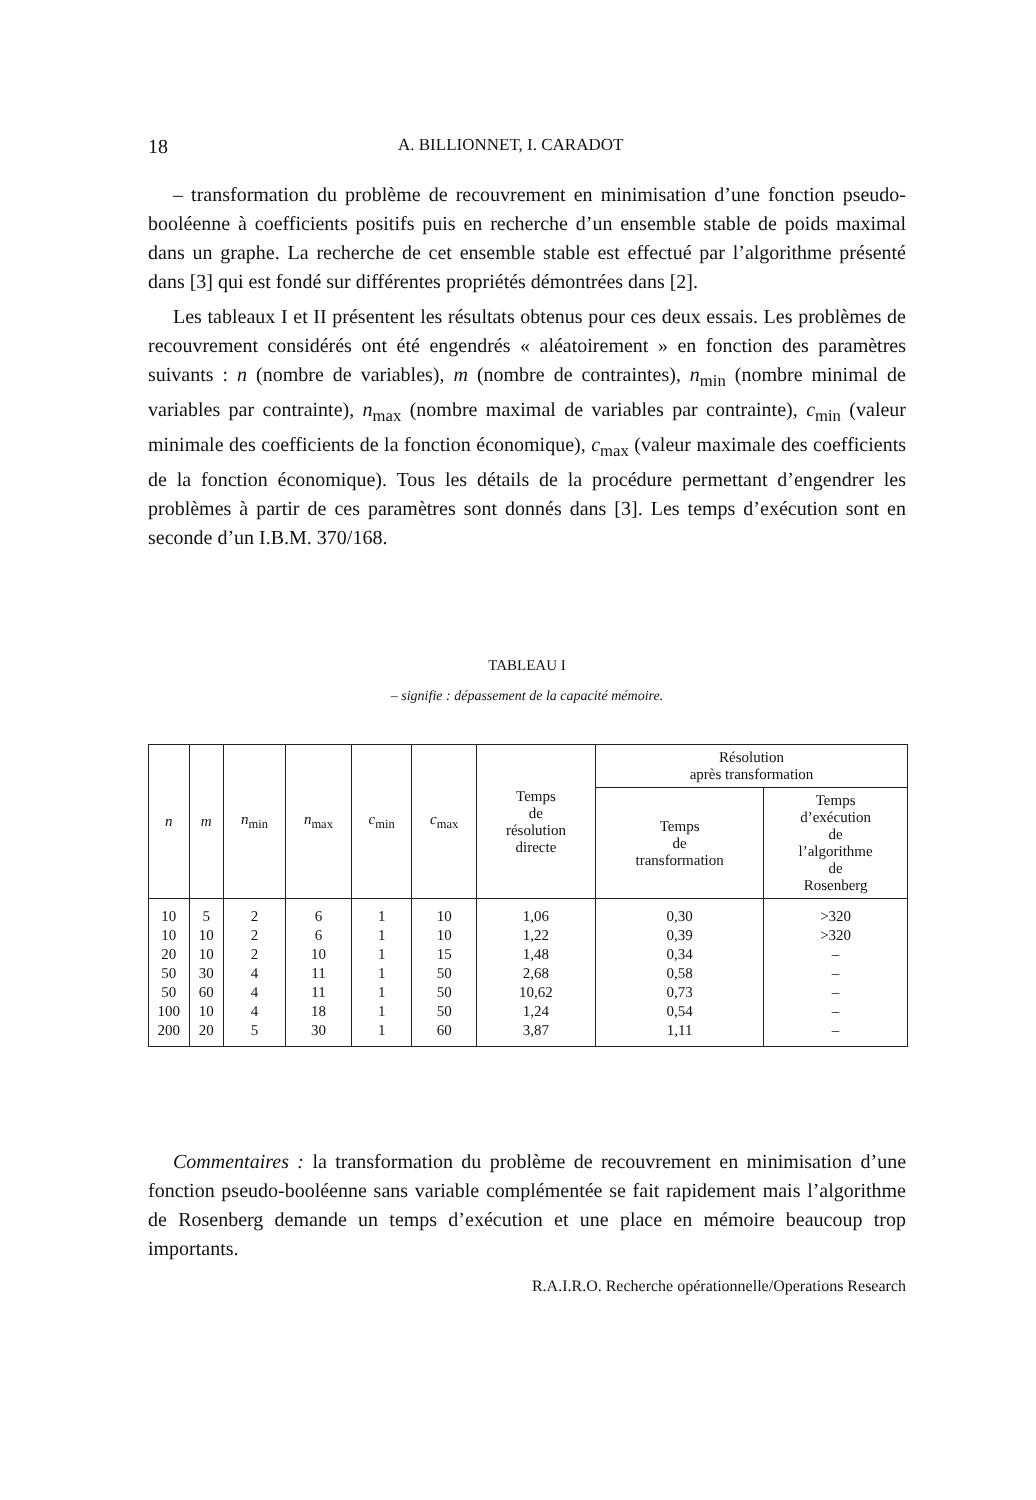18 A. BILLIONNET, I. CARADOT
– transformation du problème de recouvrement en minimisation d’une fonction pseudo-booléenne à coefficients positifs puis en recherche d’un ensemble stable de poids maximal dans un graphe. La recherche de cet ensemble stable est effectué par l’algorithme présenté dans [3] qui est fondé sur différentes propriétés démontrées dans [2].
Les tableaux I et II présentent les résultats obtenus pour ces deux essais. Les problèmes de recouvrement considérés ont été engendrés « aléatoirement » en fonction des paramètres suivants : n (nombre de variables), m (nombre de contraintes), n<sub>min</sub> (nombre minimal de variables par contrainte), n<sub>max</sub> (nombre maximal de variables par contrainte), c<sub>min</sub> (valeur minimale des coefficients de la fonction économique), c<sub>max</sub> (valeur maximale des coefficients de la fonction économique). Tous les détails de la procédure permettant d’engendrer les problèmes à partir de ces paramètres sont donnés dans [3]. Les temps d’exécution sont en seconde d’un I.B.M. 370/168.
TABLEAU I
– signifie : dépassement de la capacité mémoire.
| n | m | n<sub>min</sub> | n<sub>max</sub> | c<sub>min</sub> | c<sub>max</sub> | Temps de résolution directe | Résolution après transformation | |
| --- | --- | --- | --- | --- | --- | --- | --- | --- |
| | | | | | | | Temps de transformation | Temps d’exécution de l’algorithme de Rosenberg |
| 10 | 5 | 2 | 6 | 1 | 10 | 1,06 | 0,30 | >320 |
| 10 | 10 | 2 | 6 | 1 | 10 | 1,22 | 0,39 | >320 |
| 20 | 10 | 2 | 10 | 1 | 15 | 1,48 | 0,34 | – |
| 50 | 30 | 4 | 11 | 1 | 50 | 2,68 | 0,58 | – |
| 50 | 60 | 4 | 11 | 1 | 50 | 10,62 | 0,73 | – |
| 100 | 10 | 4 | 18 | 1 | 50 | 1,24 | 0,54 | – |
| 200 | 20 | 5 | 30 | 1 | 60 | 3,87 | 1,11 | – |
Commentaires : la transformation du problème de recouvrement en minimisation d’une fonction pseudo-booléenne sans variable complémentée se fait rapidement mais l’algorithme de Rosenberg demande un temps d’exécution et une place en mémoire beaucoup trop importants.
R.A.I.R.O. Recherche opérationnelle/Operations Research